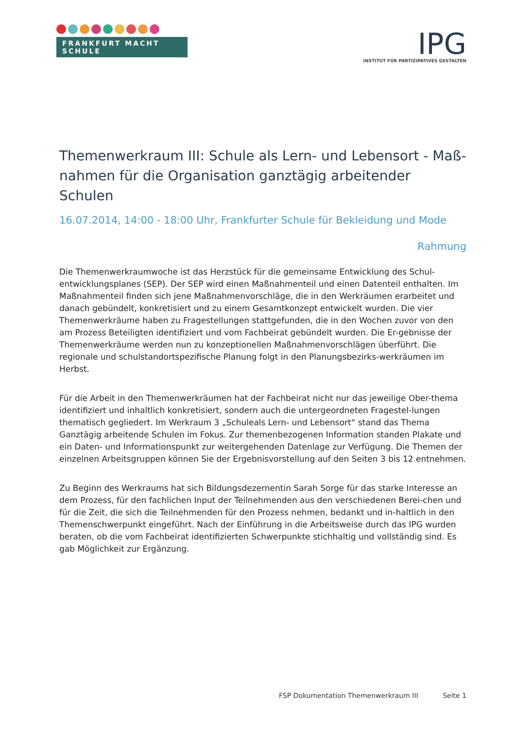FRANKFURT MACHT SCHULE
IPG
INSTITUT FÜR PARTIZIPATIVES GESTALTEN
Themenwerkraum III: Schule als Lern- und Lebensort - Maß-nahmen für die Organisation ganztägig arbeitender Schulen
16.07.2014, 14:00 - 18:00 Uhr, Frankfurter Schule für Bekleidung und Mode
Rahmung
Die Themenwerkraumwoche ist das Herzstück für die gemeinsame Entwicklung des Schul-entwicklungsplanes (SEP). Der SEP wird einen Maßnahmenteil und einen Datenteil enthalten. Im Maßnahmenteil finden sich jene Maßnahmenvorschläge, die in den Werkräumen erarbeitet und danach gebündelt, konkretisiert und zu einem Gesamtkonzept entwickelt wurden. Die vier Themenwerkräume haben zu Fragestellungen stattgefunden, die in den Wochen zuvor von den am Prozess Beteiligten identifiziert und vom Fachbeirat gebündelt wurden. Die Er-gebnisse der Themenwerkräume werden nun zu konzeptionellen Maßnahmenvorschlägen überführt. Die regionale und schulstandortspezifische Planung folgt in den Planungsbezirks-werkräumen im Herbst.
Für die Arbeit in den Themenwerkräumen hat der Fachbeirat nicht nur das jeweilige Ober-thema identifiziert und inhaltlich konkretisiert, sondern auch die untergeordneten Fragestel-lungen thematisch gegliedert. Im Werkraum 3 „Schuleals Lern- und Lebensort“ stand das Thema Ganztägig arbeitende Schulen im Fokus. Zur themenbezogenen Information standen Plakate und ein Daten- und Informationspunkt zur weitergehenden Datenlage zur Verfügung. Die Themen der einzelnen Arbeitsgruppen können Sie der Ergebnisvorstellung auf den Seiten 3 bis 12 entnehmen.
Zu Beginn des Werkraums hat sich Bildungsdezernentin Sarah Sorge für das starke Interesse an dem Prozess, für den fachlichen Input der Teilnehmenden aus den verschiedenen Berei-chen und für die Zeit, die sich die Teilnehmenden für den Prozess nehmen, bedankt und in-haltlich in den Themenschwerpunkt eingeführt. Nach der Einführung in die Arbeitsweise durch das IPG wurden beraten, ob die vom Fachbeirat identifizierten Schwerpunkte stichhaltig und vollständig sind. Es gab Möglichkeit zur Ergänzung.
FSP Dokumentation Themenwerkraum III Seite 1